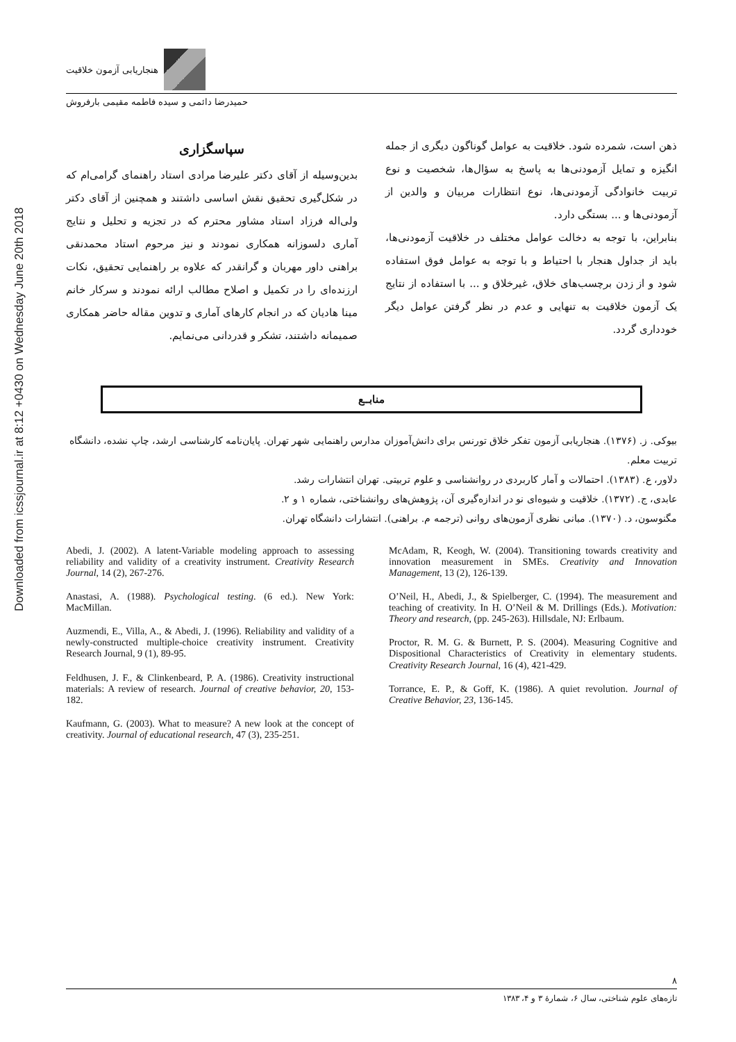Downloaded from icssjournal.ir at 8:12 +0430 on Wednesday June 20th 2018
هنجاریابی آزمون خلاقیت
حمیدرضا دائمی و سیده فاطمه مقیمی بارفروش
ذهن است، شمرده شود. خلاقیت به عوامل گوناگون دیگری از جمله انگیزه و تمایل آزمودنی‌ها به پاسخ به سؤال‌ها، شخصیت و نوع تربیت خانوادگی آزمودنی‌ها، نوع انتظارات مربیان و والدین از آزمودنی‌ها و ... بستگی دارد.
بنابراین، با توجه به دخالت عوامل مختلف در خلاقیت آزمودنی‌ها، باید از جداول هنجار با احتیاط و با توجه به عوامل فوق استفاده شود و از زدن برچسب‌های خلاق، غیرخلاق و ... با استفاده از نتایج یک آزمون خلاقیت به تنهایی و عدم در نظر گرفتن عوامل دیگر خودداری گردد.
سپاسگزاری
بدین‌وسیله از آقای دکتر علیرضا مرادی استاد راهنمای گرامی‌ام که در شکل‌گیری تحقیق نقش اساسی داشتند و همچنین از آقای دکتر ولی‌اله فرزاد استاد مشاور محترم که در تجزیه و تحلیل و نتایج آماری دلسوزانه همکاری نمودند و نیز مرحوم استاد محمدنقی براهنی داور مهربان و گرانقدر که علاوه بر راهنمایی تحقیق، نکات ارزنده‌ای را در تکمیل و اصلاح مطالب ارائه نمودند و سرکار خانم مینا هادیان که در انجام کارهای آماری و تدوین مقاله حاضر همکاری صمیمانه داشتند، تشکر و قدردانی می‌نمایم.
منابــع
بیوکی. ز. (۱۳۷۶). هنجاریابی آزمون تفکر خلاق تورنس برای دانش‌آموزان مدارس راهنمایی شهر تهران. پایان‌نامه کارشناسی ارشد، چاپ نشده، دانشگاه تربیت معلم.
دلاور، ع. (۱۳۸۳). احتمالات و آمار کاربردی در روانشناسی و علوم تربیتی. تهران انتشارات رشد.
عابدی، ج. (۱۳۷۲). خلاقیت و شیوه‌ای نو در اندازه‌گیری آن، پژوهش‌های روانشناختی، شماره ۱ و ۲.
مگنوسون، د. (۱۳۷۰). مبانی نظری آزمون‌های روانی (ترجمه م. براهنی). انتشارات دانشگاه تهران.
Abedi, J. (2002). A latent-Variable modeling approach to assessing reliability and validity of a creativity instrument. Creativity Research Journal, 14 (2), 267-276.
Anastasi, A. (1988). Psychological testing. (6 ed.). New York: MacMillan.
Auzmendi, E., Villa, A., & Abedi, J. (1996). Reliability and validity of a newly-constructed multiple-choice creativity instrument. Creativity Research Journal, 9 (1), 89-95.
Feldhusen, J. F., & Clinkenbeard, P. A. (1986). Creativity instructional materials: A review of research. Journal of creative behavior, 20, 153-182.
Kaufmann, G. (2003). What to measure? A new look at the concept of creativity. Journal of educational research, 47 (3), 235-251.
McAdam, R, Keogh, W. (2004). Transitioning towards creativity and innovation measurement in SMEs. Creativity and Innovation Management, 13 (2), 126-139.
O’Neil, H., Abedi, J., & Spielberger, C. (1994). The measurement and teaching of creativity. In H. O’Neil & M. Drillings (Eds.). Motivation: Theory and research, (pp. 245-263). Hillsdale, NJ: Erlbaum.
Proctor, R. M. G. & Burnett, P. S. (2004). Measuring Cognitive and Dispositional Characteristics of Creativity in elementary students. Creativity Research Journal, 16 (4), 421-429.
Torrance, E. P., & Goff, K. (1986). A quiet revolution. Journal of Creative Behavior, 23, 136-145.
۸
تازه‌های علوم شناختی، سال ۶، شمارهٔ ۳ و ۴، ۱۳۸۳